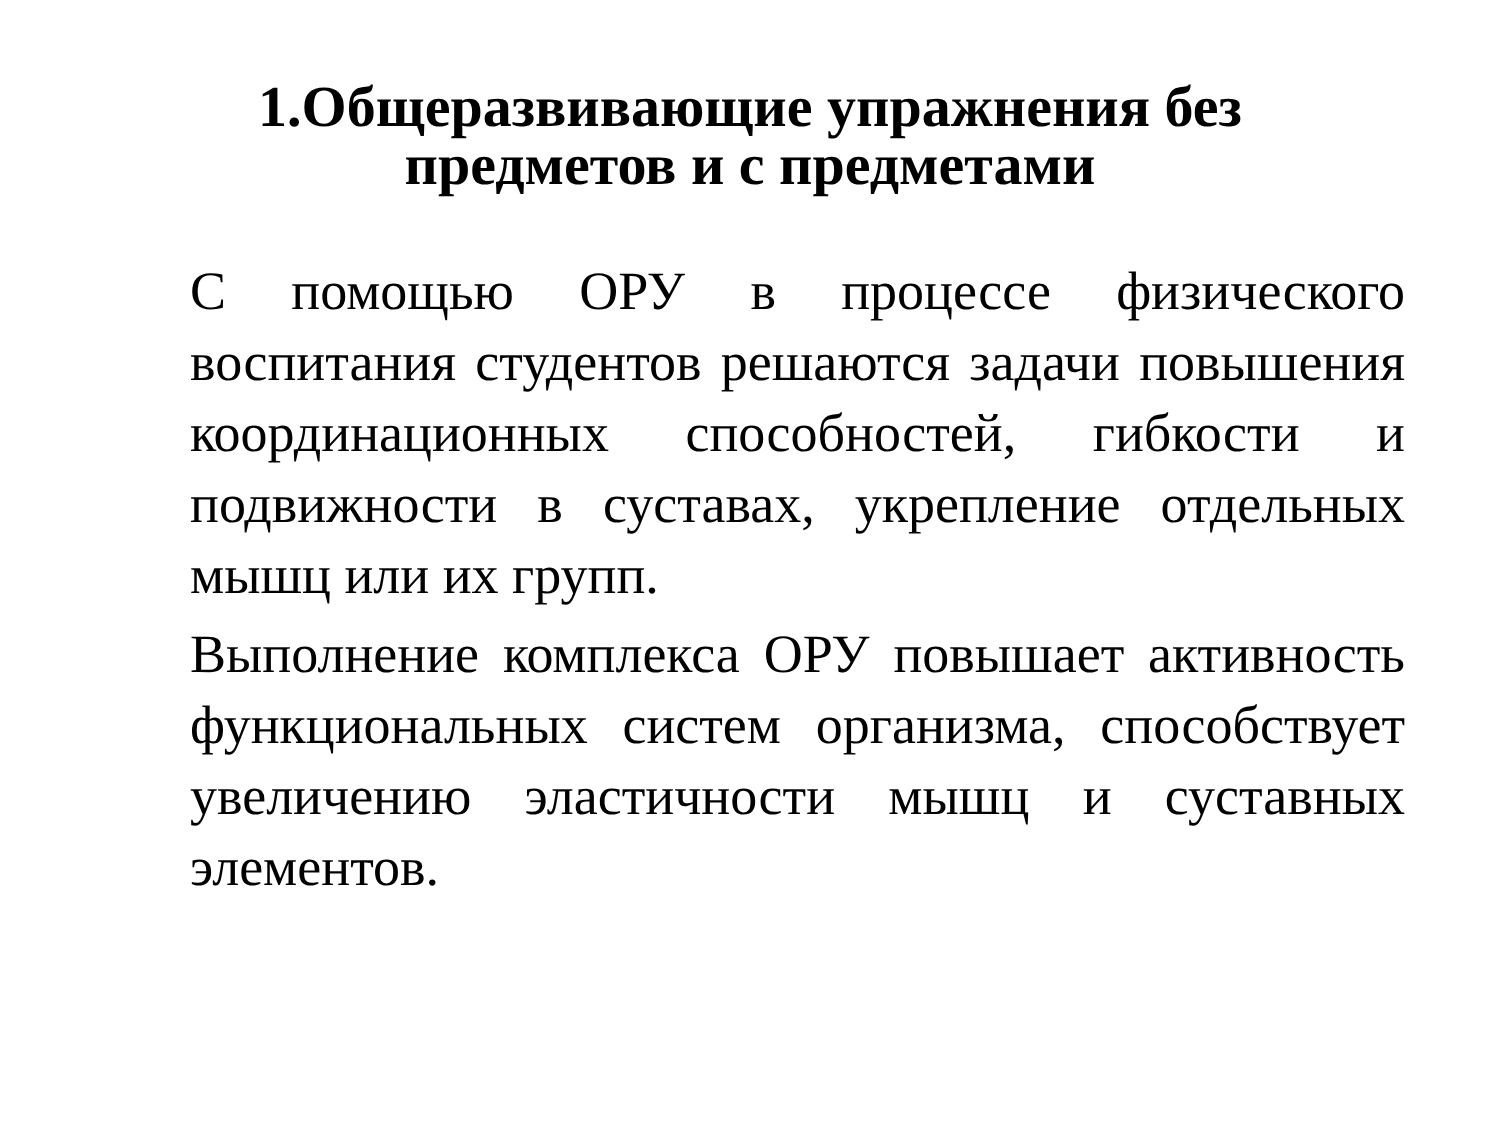1.Общеразвивающие упражнения без
предметов и с предметами
С помощью ОРУ в процессе физического воспитания студентов решаются задачи повышения координационных способностей, гибкости и подвижности в суставах, укрепление отдельных мышц или их групп.
Выполнение комплекса ОРУ повышает активность функциональных систем организма, способствует увеличению эластичности мышц и суставных элементов.